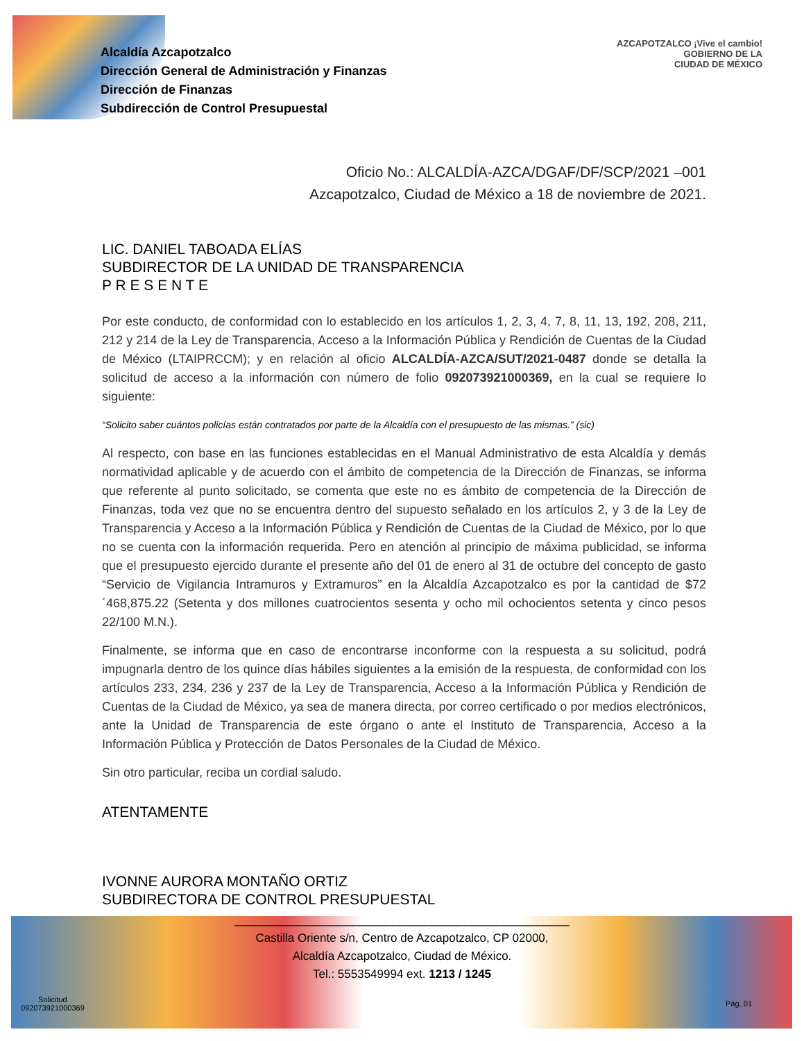Alcaldía Azcapotzalco
Dirección General de Administración y Finanzas
Dirección de Finanzas
Subdirección de Control Presupuestal
AZCAPOTZALCO ¡Vive el cambio!
GOBIERNO DE LA
CIUDAD DE MÉXICO
Oficio No.: ALCALDÍA-AZCA/DGAF/DF/SCP/2021 –001
Azcapotzalco, Ciudad de México a 18 de noviembre de 2021.
LIC. DANIEL TABOADA ELÍAS
SUBDIRECTOR DE LA UNIDAD DE TRANSPARENCIA
P R E S E N T E
Por este conducto, de conformidad con lo establecido en los artículos 1, 2, 3, 4, 7, 8, 11, 13, 192, 208, 211, 212 y 214 de la Ley de Transparencia, Acceso a la Información Pública y Rendición de Cuentas de la Ciudad de México (LTAIPRCCM); y en relación al oficio ALCALDÍA-AZCA/SUT/2021-0487 donde se detalla la solicitud de acceso a la información con número de folio 092073921000369, en la cual se requiere lo siguiente:
“Solicito saber cuántos policías están contratados por parte de la Alcaldía con el presupuesto de las mismas.” (sic)
Al respecto, con base en las funciones establecidas en el Manual Administrativo de esta Alcaldía y demás normatividad aplicable y de acuerdo con el ámbito de competencia de la Dirección de Finanzas, se informa que referente al punto solicitado, se comenta que este no es ámbito de competencia de la Dirección de Finanzas, toda vez que no se encuentra dentro del supuesto señalado en los artículos 2, y 3 de la Ley de Transparencia y Acceso a la Información Pública y Rendición de Cuentas de la Ciudad de México, por lo que no se cuenta con la información requerida. Pero en atención al principio de máxima publicidad, se informa que el presupuesto ejercido durante el presente año del 01 de enero al 31 de octubre del concepto de gasto “Servicio de Vigilancia Intramuros y Extramuros” en la Alcaldía Azcapotzalco es por la cantidad de $72´468,875.22 (Setenta y dos millones cuatrocientos sesenta y ocho mil ochocientos setenta y cinco pesos 22/100 M.N.).
Finalmente, se informa que en caso de encontrarse inconforme con la respuesta a su solicitud, podrá impugnarla dentro de los quince días hábiles siguientes a la emisión de la respuesta, de conformidad con los artículos 233, 234, 236 y 237 de la Ley de Transparencia, Acceso a la Información Pública y Rendición de Cuentas de la Ciudad de México, ya sea de manera directa, por correo certificado o por medios electrónicos, ante la Unidad de Transparencia de este órgano o ante el Instituto de Transparencia, Acceso a la Información Pública y Protección de Datos Personales de la Ciudad de México.
Sin otro particular, reciba un cordial saludo.
ATENTAMENTE
IVONNE AURORA MONTAÑO ORTIZ
SUBDIRECTORA DE CONTROL PRESUPUESTAL
___________________________________________________
Castilla Oriente s/n, Centro de Azcapotzalco, CP 02000,
Alcaldía Azcapotzalco, Ciudad de México.
Tel.: 5553549994 ext. 1213 / 1245
Solicitud
092073921000369
Pág. 01